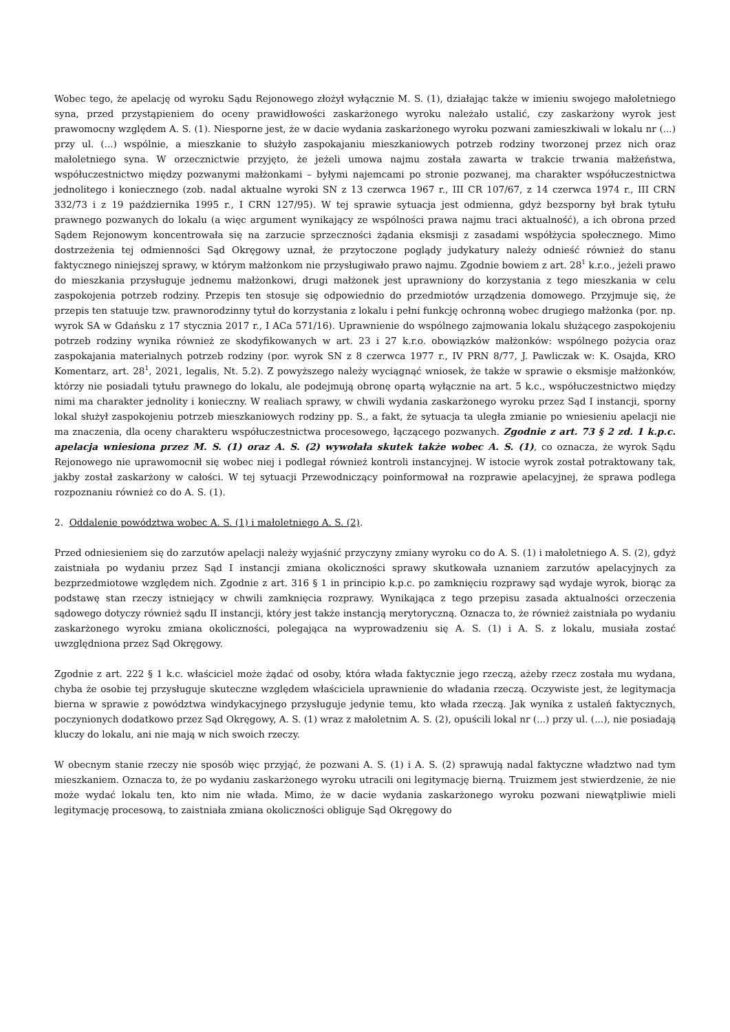Wobec tego, że apelację od wyroku Sądu Rejonowego złożył wyłącznie M. S. (1), działając także w imieniu swojego małoletniego syna, przed przystąpieniem do oceny prawidłowości zaskarżonego wyroku należało ustalić, czy zaskarżony wyrok jest prawomocny względem A. S. (1). Niesporne jest, że w dacie wydania zaskarżonego wyroku pozwani zamieszkiwali w lokalu nr (...) przy ul. (...) wspólnie, a mieszkanie to służyło zaspokajaniu mieszkaniowych potrzeb rodziny tworzonej przez nich oraz małoletniego syna. W orzecznictwie przyjęto, że jeżeli umowa najmu została zawarta w trakcie trwania małżeństwa, współuczestnictwo między pozwanymi małżonkami – byłymi najemcami po stronie pozwanej, ma charakter współuczestnictwa jednolitego i koniecznego (zob. nadal aktualne wyroki SN z 13 czerwca 1967 r., III CR 107/67, z 14 czerwca 1974 r., III CRN 332/73 i z 19 października 1995 r., I CRN 127/95). W tej sprawie sytuacja jest odmienna, gdyż bezsporny był brak tytułu prawnego pozwanych do lokalu (a więc argument wynikający ze wspólności prawa najmu traci aktualność), a ich obrona przed Sądem Rejonowym koncentrowała się na zarzucie sprzeczności żądania eksmisji z zasadami współżycia społecznego. Mimo dostrzeżenia tej odmienności Sąd Okręgowy uznał, że przytoczone poglądy judykatury należy odnieść również do stanu faktycznego niniejszej sprawy, w którym małżonkom nie przysługiwało prawo najmu. Zgodnie bowiem z art. 28<sup>1</sup> k.r.o., jeżeli prawo do mieszkania przysługuje jednemu małżonkowi, drugi małżonek jest uprawniony do korzystania z tego mieszkania w celu zaspokojenia potrzeb rodziny. Przepis ten stosuje się odpowiednio do przedmiotów urządzenia domowego. Przyjmuje się, że przepis ten statuuje tzw. prawnorodzinny tytuł do korzystania z lokalu i pełni funkcję ochronną wobec drugiego małżonka (por. np. wyrok SA w Gdańsku z 17 stycznia 2017 r., I ACa 571/16). Uprawnienie do wspólnego zajmowania lokalu służącego zaspokojeniu potrzeb rodziny wynika również ze skodyfikowanych w art. 23 i 27 k.r.o. obowiązków małżonków: wspólnego pożycia oraz zaspokajania materialnych potrzeb rodziny (por. wyrok SN z 8 czerwca 1977 r., IV PRN 8/77, J. Pawliczak w: K. Osajda, KRO Komentarz, art. 28<sup>1</sup>, 2021, legalis, Nt. 5.2). Z powyższego należy wyciągnąć wniosek, że także w sprawie o eksmisje małżonków, którzy nie posiadali tytułu prawnego do lokalu, ale podejmują obronę opartą wyłącznie na art. 5 k.c., współuczestnictwo między nimi ma charakter jednolity i konieczny. W realiach sprawy, w chwili wydania zaskarżonego wyroku przez Sąd I instancji, sporny lokal służył zaspokojeniu potrzeb mieszkaniowych rodziny pp. S., a fakt, że sytuacja ta uległa zmianie po wniesieniu apelacji nie ma znaczenia, dla oceny charakteru współuczestnictwa procesowego, łączącego pozwanych. Zgodnie z art. 73 § 2 zd. 1 k.p.c. apelacja wniesiona przez M. S. (1) oraz A. S. (2) wywołała skutek także wobec A. S. (1), co oznacza, że wyrok Sądu Rejonowego nie uprawomocnił się wobec niej i podlegał również kontroli instancyjnej. W istocie wyrok został potraktowany tak, jakby został zaskarżony w całości. W tej sytuacji Przewodniczący poinformował na rozprawie apelacyjnej, że sprawa podlega rozpoznaniu również co do A. S. (1).
2. Oddalenie powództwa wobec A. S. (1) i małoletniego A. S. (2).
Przed odniesieniem się do zarzutów apelacji należy wyjaśnić przyczyny zmiany wyroku co do A. S. (1) i małoletniego A. S. (2), gdyż zaistniała po wydaniu przez Sąd I instancji zmiana okoliczności sprawy skutkowała uznaniem zarzutów apelacyjnych za bezprzedmiotowe względem nich. Zgodnie z art. 316 § 1 in principio k.p.c. po zamknięciu rozprawy sąd wydaje wyrok, biorąc za podstawę stan rzeczy istniejący w chwili zamknięcia rozprawy. Wynikająca z tego przepisu zasada aktualności orzeczenia sądowego dotyczy również sądu II instancji, który jest także instancją merytoryczną. Oznacza to, że również zaistniała po wydaniu zaskarżonego wyroku zmiana okoliczności, polegająca na wyprowadzeniu się A. S. (1) i A. S. z lokalu, musiała zostać uwzględniona przez Sąd Okręgowy.
Zgodnie z art. 222 § 1 k.c. właściciel może żądać od osoby, która włada faktycznie jego rzeczą, ażeby rzecz została mu wydana, chyba że osobie tej przysługuje skuteczne względem właściciela uprawnienie do władania rzeczą. Oczywiste jest, że legitymacja bierna w sprawie z powództwa windykacyjnego przysługuje jedynie temu, kto włada rzeczą. Jak wynika z ustaleń faktycznych, poczynionych dodatkowo przez Sąd Okręgowy, A. S. (1) wraz z małoletnim A. S. (2), opuścili lokal nr (...) przy ul. (...), nie posiadają kluczy do lokalu, ani nie mają w nich swoich rzeczy.
W obecnym stanie rzeczy nie sposób więc przyjąć, że pozwani A. S. (1) i A. S. (2) sprawują nadal faktyczne władztwo nad tym mieszkaniem. Oznacza to, że po wydaniu zaskarżonego wyroku utracili oni legitymację bierną. Truizmem jest stwierdzenie, że nie może wydać lokalu ten, kto nim nie włada. Mimo, że w dacie wydania zaskarżonego wyroku pozwani niewątpliwie mieli legitymację procesową, to zaistniała zmiana okoliczności obliguje Sąd Okręgowy do